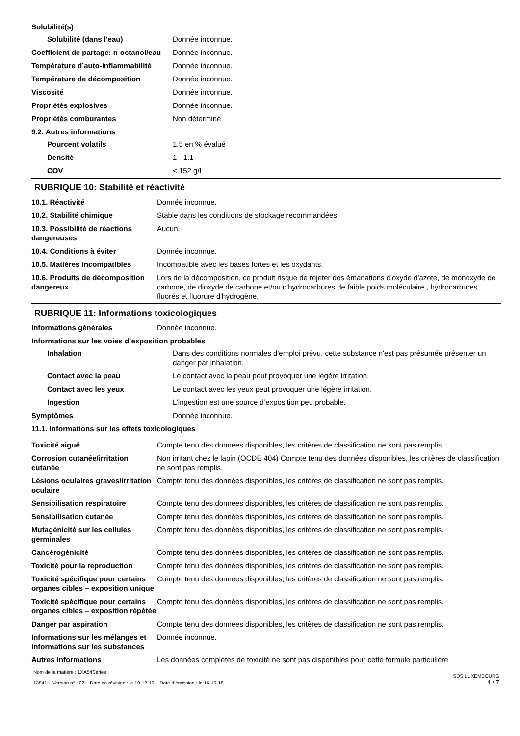Solubilité(s)
| Solubilité (dans l'eau) | Donnée inconnue. |
| Coefficient de partage: n-octanol/eau | Donnée inconnue. |
| Température d’auto-inflammabilité | Donnée inconnue. |
| Température de décomposition | Donnée inconnue. |
| Viscosité | Donnée inconnue. |
| Propriétés explosives | Donnée inconnue. |
| Propriétés comburantes | Non déterminé |
9.2. Autres informations
| Pourcent volatils | 1.5 en % évalué |
| Densité | 1 - 1.1 |
| COV | < 152 g/l |
RUBRIQUE 10: Stabilité et réactivité
| 10.1. Réactivité | Donnée inconnue. |
| 10.2. Stabilité chimique | Stable dans les conditions de stockage recommandées. |
| 10.3. Possibilité de réactions dangereuses | Aucun. |
| 10.4. Conditions à éviter | Donnée inconnue. |
| 10.5. Matières incompatibles | Incompatible avec les bases fortes et les oxydants. |
| 10.6. Produits de décomposition dangereux | Lors de la décomposition, ce produit risque de rejeter des émanations d'oxyde d'azote, de monoxyde de carbone, de dioxyde de carbone et/ou d'hydrocarbures de faible poids moléculaire., hydrocarbures fluorés et fluorure d'hydrogène. |
RUBRIQUE 11: Informations toxicologiques
| Informations générales | Donnée inconnue. |
Informations sur les voies d’exposition probables
| Inhalation | Dans des conditions normales d'emploi prévu, cette substance n'est pas présumée présenter un danger par inhalation. |
| Contact avec la peau | Le contact avec la peau peut provoquer une légère irritation. |
| Contact avec les yeux | Le contact avec les yeux peut provoquer une légère irritation. |
| Ingestion | L’ingestion est une source d’exposition peu probable. |
| Symptômes | Donnée inconnue. |
11.1. Informations sur les effets toxicologiques
| Toxicité aiguë | Compte tenu des données disponibles, les critères de classification ne sont pas remplis. |
| Corrosion cutanée/irritation cutanée | Non irritant chez le lapin (OCDE 404) Compte tenu des données disponibles, les critères de classification ne sont pas remplis. |
| Lésions oculaires graves/irritation oculaire | Compte tenu des données disponibles, les critères de classification ne sont pas remplis. |
| Sensibilisation respiratoire | Compte tenu des données disponibles, les critères de classification ne sont pas remplis. |
| Sensibilisation cutanée | Compte tenu des données disponibles, les critères de classification ne sont pas remplis. |
| Mutagénicité sur les cellules germinales | Compte tenu des données disponibles, les critères de classification ne sont pas remplis. |
| Cancérogénicité | Compte tenu des données disponibles, les critères de classification ne sont pas remplis. |
| Toxicité pour la reproduction | Compte tenu des données disponibles, les critères de classification ne sont pas remplis. |
| Toxicité spécifique pour certains organes cibles – exposition unique | Compte tenu des données disponibles, les critères de classification ne sont pas remplis. |
| Toxicité spécifique pour certains organes cibles – exposition répétée | Compte tenu des données disponibles, les critères de classification ne sont pas remplis. |
| Danger par aspiration | Compte tenu des données disponibles, les critères de classification ne sont pas remplis. |
| Informations sur les mélanges et informations sur les substances | Donnée inconnue. |
| Autres informations | Les données complètes de toxicité ne sont pas disponibles pour cette formule particulière |
Nom de la matière : 1XA54Series
13841 Version n° : 02 Date de révision : le 19-12-19 Date d’émission : le 16-10-18
SDS LUXEMBOURG
4 / 7